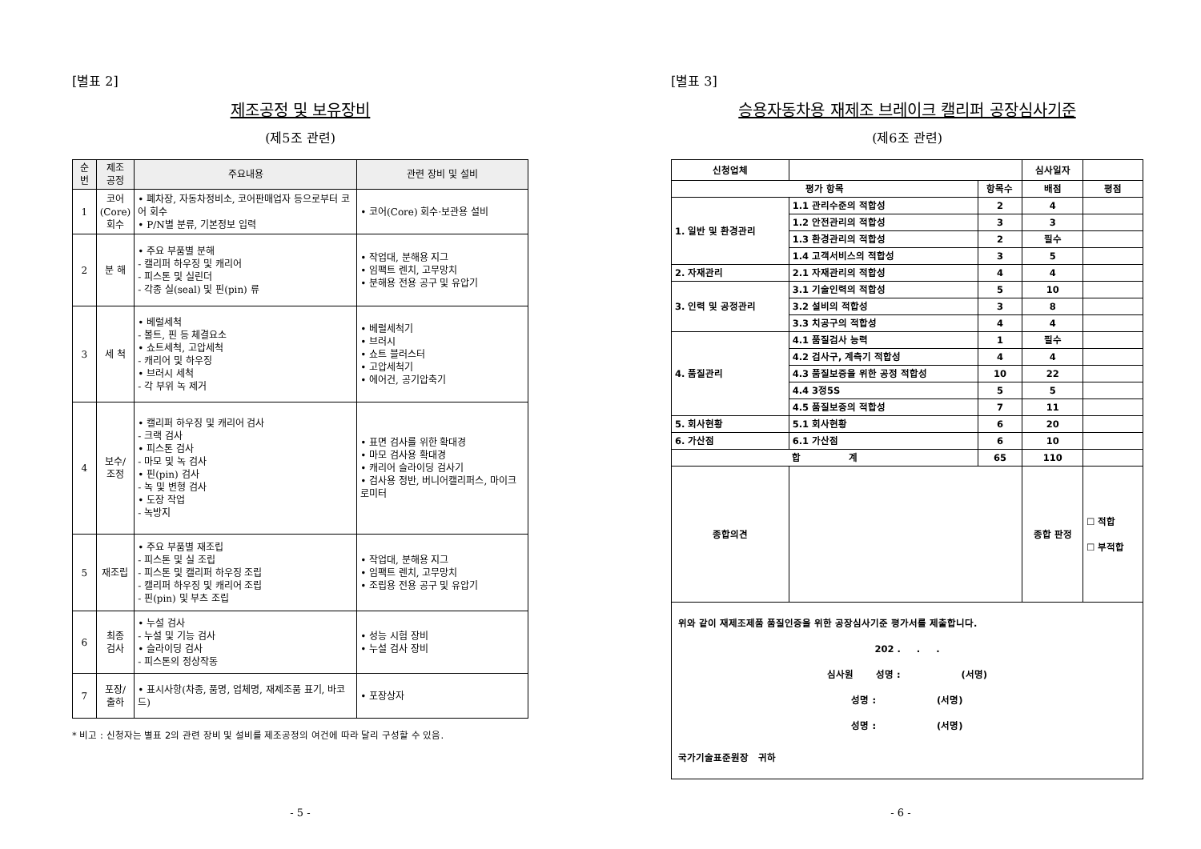[별표 2]
제조공정 및 보유장비
(제5조 관련)
| 순번 | 제조 공정 | 주요내용 | 관련 장비 및 설비 |
| --- | --- | --- | --- |
| 1 | 코어 (Core) 회수 | • 폐차장, 자동차정비소, 코어판매업자 등으로부터 코어 회수 • P/N별 분류, 기본정보 입력 | • 코어(Core) 회수·보관용 설비 |
| 2 | 분 해 | • 주요 부품별 분해 - 캘리퍼 하우징 및 캐리어 - 피스톤 및 실린더 - 각종 실(seal) 및 핀(pin) 류 | • 작업대, 분해용 지그 • 임팩트 렌치, 고무망치 • 분해용 전용 공구 및 유압기 |
| 3 | 세 척 | • 베럴세척 - 볼트, 핀 등 체결요소 • 쇼트세척, 고압세척 - 캐리어 및 하우징 • 브러시 세척 - 각 부위 녹 제거 | • 베럴세척기 • 브러시 • 쇼트 블러스터 • 고압세척기 • 에어건, 공기압축기 |
| 4 | 보수/ 조정 | • 캘리퍼 하우징 및 캐리어 검사 - 크랙 검사 • 피스톤 검사 - 마모 및 녹 검사 • 핀(pin) 검사 - 녹 및 변형 검사 • 도장 작업 - 녹방지 | • 표면 검사를 위한 확대경 • 마모 검사용 확대경 • 캐리어 슬라이딩 검사기 • 검사용 정반, 버니어캘리퍼스, 마이크로미터 |
| 5 | 재조립 | • 주요 부품별 재조립 - 피스톤 및 실 조립 - 피스톤 및 캘리퍼 하우징 조립 - 캘리퍼 하우징 및 캐리어 조립 - 핀(pin) 및 부츠 조립 | • 작업대, 분해용 지그 • 임팩트 렌치, 고무망치 • 조립용 전용 공구 및 유압기 |
| 6 | 최종 검사 | • 누설 검사 - 누설 및 기능 검사 • 슬라이딩 검사 - 피스톤의 정상작동 | • 성능 시험 장비 • 누설 검사 장비 |
| 7 | 포장/ 출하 | • 표시사항(차종, 품명, 업체명, 재제조품 표기, 바코드) | • 포장상자 |
* 비고 : 신청자는 별표 2의 관련 장비 및 설비를 제조공정의 여건에 따라 달리 구성할 수 있음.
- 5 -
[별표 3]
승용자동차용 재제조 브레이크 캘리퍼 공장심사기준
(제6조 관련)
| 신청업체 | | | 심사일자 | |
| 평가 항목 | | 항목수 | 배점 | 평점 |
| 1. 일반 및 환경관리 | 1.1 관리수준의 적합성 | 2 | 4 | |
| | 1.2 안전관리의 적합성 | 3 | 3 | |
| | 1.3 환경관리의 적합성 | 2 | 필수 | |
| | 1.4 고객서비스의 적합성 | 3 | 5 | |
| 2. 자재관리 | 2.1 자재관리의 적합성 | 4 | 4 | |
| 3. 인력 및 공정관리 | 3.1 기술인력의 적합성 | 5 | 10 | |
| | 3.2 설비의 적합성 | 3 | 8 | |
| | 3.3 치공구의 적합성 | 4 | 4 | |
| 4. 품질관리 | 4.1 품질검사 능력 | 1 | 필수 | |
| | 4.2 검사구, 계측기 적합성 | 4 | 4 | |
| | 4.3 품질보증을 위한 공정 적합성 | 10 | 22 | |
| | 4.4 3정5S | 5 | 5 | |
| | 4.5 품질보증의 적합성 | 7 | 11 | |
| 5. 회사현황 | 5.1 회사현황 | 6 | 20 | |
| 6. 가산점 | 6.1 가산점 | 6 | 10 | |
| 합 계 | | 65 | 110 | |
| 종합의견 | | | 종합 판정 | ☐ 적합 ☐ 부적합 |
| 위와 같이 재제조제품 품질인증을 위한 공장심사기준 평가서를 제출합니다. 202 . . . 심사원 성명 : (서명) 성명 : (서명) 성명 : (서명) 국가기술표준원장 귀하 | | | | |
- 6 -